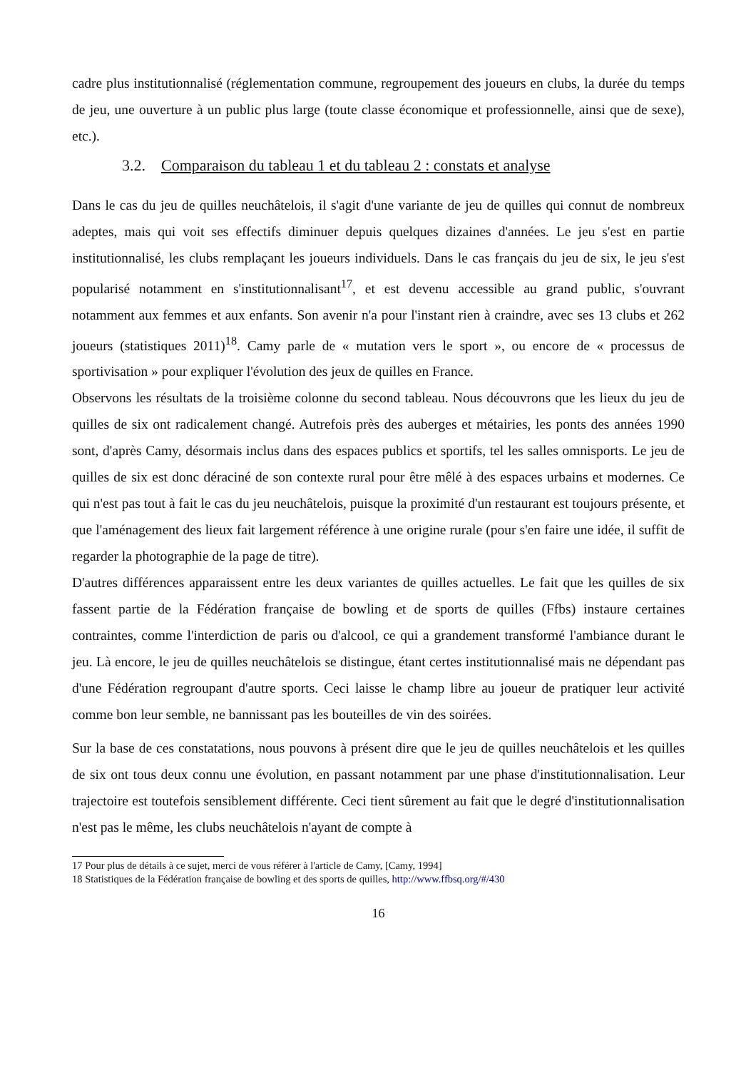cadre plus institutionnalisé (réglementation commune, regroupement des joueurs en clubs, la durée du temps de jeu, une ouverture à un public plus large (toute classe économique et professionnelle, ainsi que de sexe), etc.).
3.2. Comparaison du tableau 1 et du tableau 2 : constats et analyse
Dans le cas du jeu de quilles neuchâtelois, il s'agit d'une variante de jeu de quilles qui connut de nombreux adeptes, mais qui voit ses effectifs diminuer depuis quelques dizaines d'années. Le jeu s'est en partie institutionnalisé, les clubs remplaçant les joueurs individuels. Dans le cas français du jeu de six, le jeu s'est popularisé notamment en s'institutionnalisant<sup>17</sup>, et est devenu accessible au grand public, s'ouvrant notamment aux femmes et aux enfants. Son avenir n'a pour l'instant rien à craindre, avec ses 13 clubs et 262 joueurs (statistiques 2011)<sup>18</sup>. Camy parle de « mutation vers le sport », ou encore de « processus de sportivisation » pour expliquer l'évolution des jeux de quilles en France.
Observons les résultats de la troisième colonne du second tableau. Nous découvrons que les lieux du jeu de quilles de six ont radicalement changé. Autrefois près des auberges et métairies, les ponts des années 1990 sont, d'après Camy, désormais inclus dans des espaces publics et sportifs, tel les salles omnisports. Le jeu de quilles de six est donc déraciné de son contexte rural pour être mêlé à des espaces urbains et modernes. Ce qui n'est pas tout à fait le cas du jeu neuchâtelois, puisque la proximité d'un restaurant est toujours présente, et que l'aménagement des lieux fait largement référence à une origine rurale (pour s'en faire une idée, il suffit de regarder la photographie de la page de titre).
D'autres différences apparaissent entre les deux variantes de quilles actuelles. Le fait que les quilles de six fassent partie de la Fédération française de bowling et de sports de quilles (Ffbs) instaure certaines contraintes, comme l'interdiction de paris ou d'alcool, ce qui a grandement transformé l'ambiance durant le jeu. Là encore, le jeu de quilles neuchâtelois se distingue, étant certes institutionnalisé mais ne dépendant pas d'une Fédération regroupant d'autre sports. Ceci laisse le champ libre au joueur de pratiquer leur activité comme bon leur semble, ne bannissant pas les bouteilles de vin des soirées.
Sur la base de ces constatations, nous pouvons à présent dire que le jeu de quilles neuchâtelois et les quilles de six ont tous deux connu une évolution, en passant notamment par une phase d'institutionnalisation. Leur trajectoire est toutefois sensiblement différente. Ceci tient sûrement au fait que le degré d'institutionnalisation n'est pas le même, les clubs neuchâtelois n'ayant de compte à
17 Pour plus de détails à ce sujet, merci de vous référer à l'article de Camy, [Camy, 1994]
18 Statistiques de la Fédération française de bowling et des sports de quilles, http://www.ffbsq.org/#/430
16